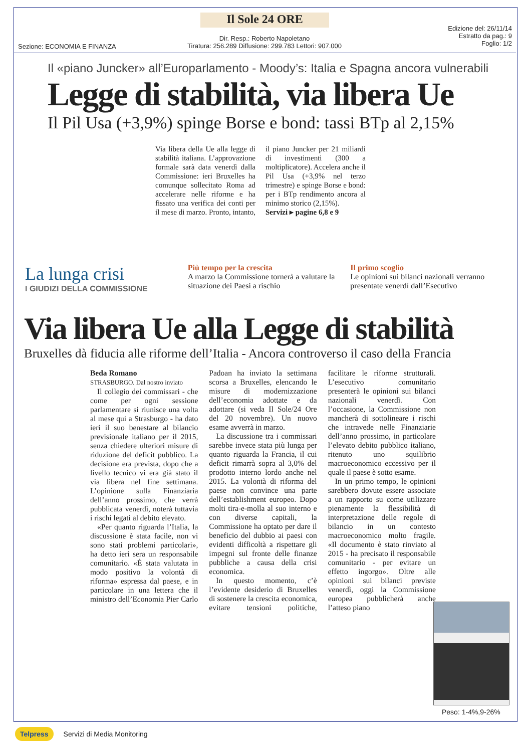Il Sole 24 ORE
Sezione: ECONOMIA E FINANZA
Dir. Resp.: Roberto Napoletano
Tiratura: 256.289 Diffusione: 299.783 Lettori: 907.000
Edizione del: 26/11/14
Estratto da pag.: 9
Foglio: 1/2
Il «piano Juncker» all’Europarlamento - Moody’s: Italia e Spagna ancora vulnerabili
Legge di stabilità, via libera Ue
Il Pil Usa (+3,9%) spinge Borse e bond: tassi BTp al 2,15%
Via libera della Ue alla legge di stabilità italiana. L’approvazione formale sarà data venerdì dalla Commissione: ieri Bruxelles ha comunque sollecitato Roma ad accelerare nelle riforme e ha fissato una verifica dei conti per il mese di marzo. Pronto, intanto, il piano Juncker per 21 miliardi di investimenti (300 a moltiplicatore). Accelera anche il Pil Usa (+3,9% nel terzo trimestre) e spinge Borse e bond: per i BTp rendimento ancora al minimo storico (2,15%).
Servizi ▸ pagine 6,8 e 9
La lunga crisi
I GIUDIZI DELLA COMMISSIONE
Più tempo per la crescita
A marzo la Commissione tornerà a valutare la situazione dei Paesi a rischio
Il primo scoglio
Le opinioni sui bilanci nazionali verranno presentate venerdì dall’Esecutivo
Via libera Ue alla Legge di stabilità
Bruxelles dà fiducia alle riforme dell’Italia - Ancora controverso il caso della Francia
Beda Romano
STRASBURGO. Dal nostro inviato
Il collegio dei commissari - che come per ogni sessione parlamentare si riunisce una volta al mese qui a Strasburgo - ha dato ieri il suo benestare al bilancio previsionale italiano per il 2015, senza chiedere ulteriori misure di riduzione del deficit pubblico. La decisione era prevista, dopo che a livello tecnico vi era già stato il via libera nel fine settimana. L’opinione sulla Finanziaria dell’anno prossimo, che verrà pubblicata venerdì, noterà tuttavia i rischi legati al debito elevato.
«Per quanto riguarda l’Italia, la discussione è stata facile, non vi sono stati problemi particolari», ha detto ieri sera un responsabile comunitario. «È stata valutata in modo positivo la volontà di riforma» espressa dal paese, e in particolare in una lettera che il ministro dell’Economia Pier Carlo Padoan ha inviato la settimana scorsa a Bruxelles, elencando le misure di modernizzazione dell’economia adottate e da adottare (si veda Il Sole/24 Ore del 20 novembre). Un nuovo esame avverrà in marzo.
La discussione tra i commissari sarebbe invece stata più lunga per quanto riguarda la Francia, il cui deficit rimarrà sopra al 3,0% del prodotto interno lordo anche nel 2015. La volontà di riforma del paese non convince una parte dell’establishment europeo. Dopo molti tira-e-molla al suo interno e con diverse capitali, la Commissione ha optato per dare il beneficio del dubbio ai paesi con evidenti difficoltà a rispettare gli impegni sul fronte delle finanze pubbliche a causa della crisi economica.
In questo momento, c’è l’evidente desiderio di Bruxelles di sostenere la crescita economica, evitare tensioni politiche, facilitare le riforme strutturali. L’esecutivo comunitario presenterà le opinioni sui bilanci nazionali venerdì. Con l’occasione, la Commissione non mancherà di sottolineare i rischi che intravede nelle Finanziarie dell’anno prossimo, in particolare l’elevato debito pubblico italiano, ritenuto uno squilibrio macroeconomico eccessivo per il quale il paese è sotto esame.
In un primo tempo, le opinioni sarebbero dovute essere associate a un rapporto su come utilizzare pienamente la flessibilità di interpretazione delle regole di bilancio in un contesto macroeconomico molto fragile. «Il documento è stato rinviato al 2015 - ha precisato il responsabile comunitario - per evitare un effetto ingorgo». Oltre alle opinioni sui bilanci previste venerdì, oggi la Commissione europea pubblicherà anche l’atteso piano
Peso: 1-4%,9-26%
Telpress Servizi di Media Monitoring